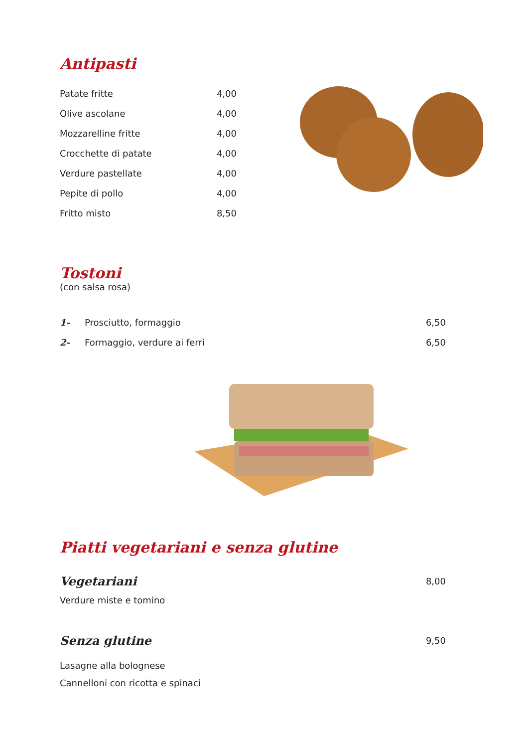Antipasti
Patate fritte 4,00
Olive ascolane 4,00
Mozzarelline fritte 4,00
Crocchette di patate 4,00
Verdure pastellate 4,00
Pepite di pollo 4,00
Fritto misto 8,50
Tostoni
(con salsa rosa)
1- Prosciutto, formaggio 6,50
2- Formaggio, verdure ai ferri 6,50
Piatti vegetariani e senza glutine
Vegetariani
8,00
Verdure miste e tomino
Senza glutine
9,50
Lasagne alla bolognese
Cannelloni con ricotta e spinaci